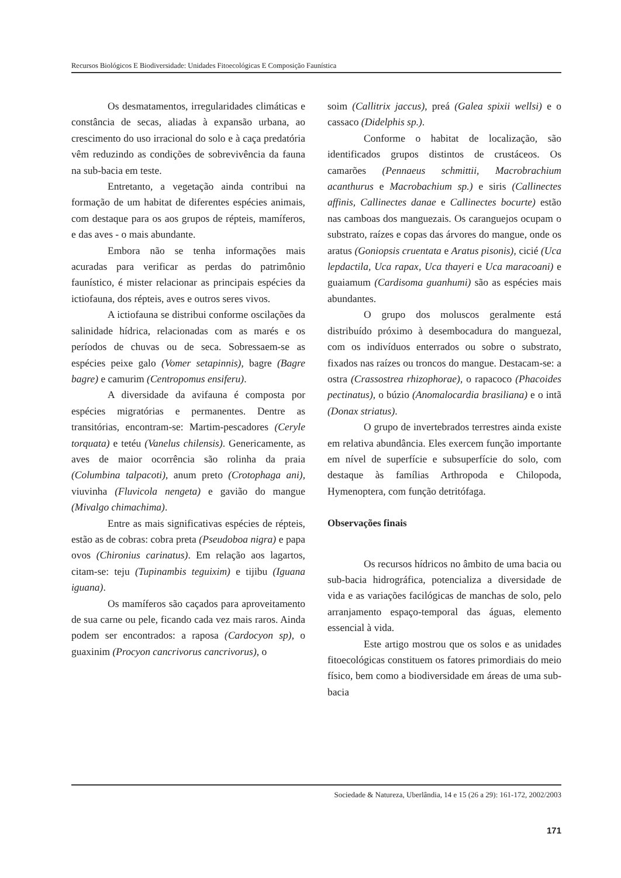Recursos Biológicos E Biodiversidade: Unidades Fitoecológicas E Composição Faunística
Os desmatamentos, irregularidades climáticas e constância de secas, aliadas à expansão urbana, ao crescimento do uso irracional do solo e à caça predatória vêm reduzindo as condições de sobrevivência da fauna na sub-bacia em teste.
Entretanto, a vegetação ainda contribui na formação de um habitat de diferentes espécies animais, com destaque para os aos grupos de répteis, mamíferos, e das aves - o mais abundante.
Embora não se tenha informações mais acuradas para verificar as perdas do patrimônio faunístico, é mister relacionar as principais espécies da ictiofauna, dos répteis, aves e outros seres vivos.
A ictiofauna se distribui conforme oscilações da salinidade hídrica, relacionadas com as marés e os períodos de chuvas ou de seca. Sobressaem-se as espécies peixe galo (Vomer setapinnis), bagre (Bagre bagre) e camurim (Centropomus ensiferu).
A diversidade da avifauna é composta por espécies migratórias e permanentes. Dentre as transitórias, encontram-se: Martim-pescadores (Ceryle torquata) e tetéu (Vanelus chilensis). Genericamente, as aves de maior ocorrência são rolinha da praia (Columbina talpacoti), anum preto (Crotophaga ani), viuvinha (Fluvicola nengeta) e gavião do mangue (Mivalgo chimachima).
Entre as mais significativas espécies de répteis, estão as de cobras: cobra preta (Pseudoboa nigra) e papa ovos (Chironius carinatus). Em relação aos lagartos, citam-se: teju (Tupinambis teguixim) e tijibu (Iguana iguana).
Os mamíferos são caçados para aproveitamento de sua carne ou pele, ficando cada vez mais raros. Ainda podem ser encontrados: a raposa (Cardocyon sp), o guaxinim (Procyon cancrivorus cancrivorus), o
soim (Callitrix jaccus), preá (Galea spixii wellsi) e o cassaco (Didelphis sp.).
Conforme o habitat de localização, são identificados grupos distintos de crustáceos. Os camarões (Pennaeus schmittii, Macrobrachium acanthurus e Macrobachium sp.) e siris (Callinectes affinis, Callinectes danae e Callinectes bocurte) estão nas camboas dos manguezais. Os caranguejos ocupam o substrato, raízes e copas das árvores do mangue, onde os aratus (Goniopsis cruentata e Aratus pisonis), cicié (Uca lepdactila, Uca rapax, Uca thayeri e Uca maracoani) e guaiamum (Cardisoma guanhumi) são as espécies mais abundantes.
O grupo dos moluscos geralmente está distribuído próximo à desembocadura do manguezal, com os indivíduos enterrados ou sobre o substrato, fixados nas raízes ou troncos do mangue. Destacam-se: a ostra (Crassostrea rhizophorae), o rapacoco (Phacoides pectinatus), o búzio (Anomalocardia brasiliana) e o intã (Donax striatus).
O grupo de invertebrados terrestres ainda existe em relativa abundância. Eles exercem função importante em nível de superfície e subsuperfície do solo, com destaque às famílias Arthropoda e Chilopoda, Hymenoptera, com função detritófaga.
Observações finais
Os recursos hídricos no âmbito de uma bacia ou sub-bacia hidrográfica, potencializa a diversidade de vida e as variações facilógicas de manchas de solo, pelo arranjamento espaço-temporal das águas, elemento essencial à vida.
Este artigo mostrou que os solos e as unidades fitoecológicas constituem os fatores primordiais do meio físico, bem como a biodiversidade em áreas de uma sub-bacia
Sociedade & Natureza, Uberlândia, 14 e 15 (26 a 29): 161-172, 2002/2003
171